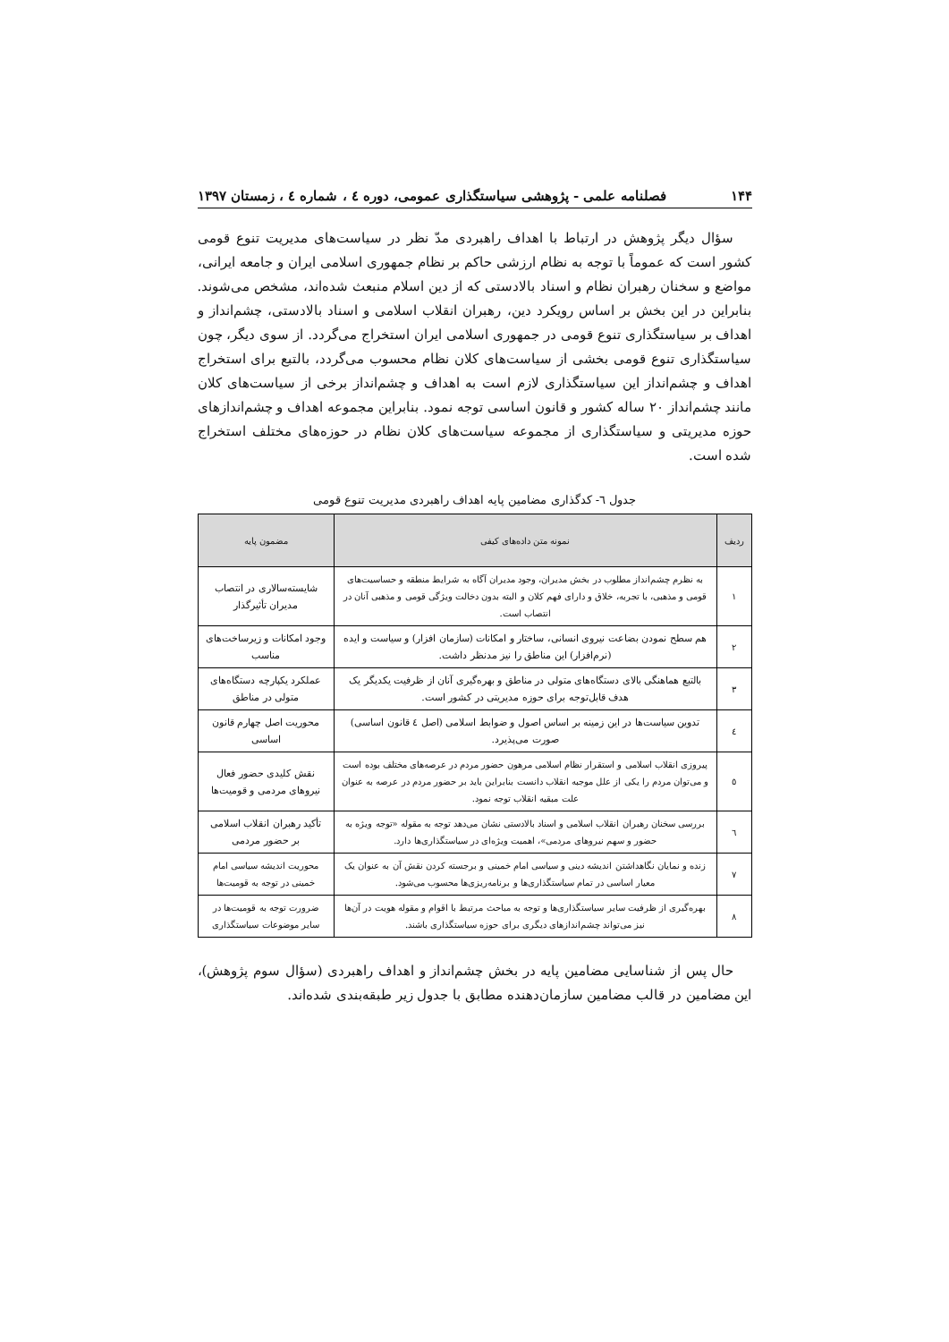۱۴۴ فصلنامه علمی - پژوهشی سیاستگذاری عمومی، دوره ٤ ، شماره ٤ ، زمستان ۱۳۹۷
سؤال دیگر پژوهش در ارتباط با اهداف راهبردی مدّ نظر در سیاست‌های مدیریت تنوع قومی کشور است که عموماً با توجه به نظام ارزشی حاکم بر نظام جمهوری اسلامی ایران و جامعه ایرانی، مواضع و سخنان رهبران نظام و اسناد بالادستی که از دین اسلام منبعث شده‌اند، مشخص می‌شوند. بنابراین در این بخش بر اساس رویکرد دین، رهبران انقلاب اسلامی و اسناد بالادستی، چشم‌انداز و اهداف بر سیاستگذاری تنوع قومی در جمهوری اسلامی ایران استخراج می‌گردد. از سوی دیگر، چون سیاستگذاری تنوع قومی بخشی از سیاست‌های کلان نظام محسوب می‌گردد، بالتبع برای استخراج اهداف و چشم‌انداز این سیاستگذاری لازم است به اهداف و چشم‌انداز برخی از سیاست‌های کلان مانند چشم‌انداز ۲۰ ساله کشور و قانون اساسی توجه نمود. بنابراین مجموعه اهداف و چشم‌اندازهای حوزه مدیریتی و سیاستگذاری از مجموعه سیاست‌های کلان نظام در حوزه‌های مختلف استخراج شده است.
جدول ٦- کدگذاری مضامین پایه اهداف راهبردی مدیریت تنوع قومی
| ردیف | نمونه متن داده‌های کیفی | مضمون پایه |
| --- | --- | --- |
| ۱ | به نظرم چشم‌انداز مطلوب در بخش مدیران، وجود مدیران آگاه به شرایط منطقه و حساسیت‌های قومی و مذهبی، با تجربه، خلاق و دارای فهم کلان و البته بدون دخالت ویژگی قومی و مذهبی آنان در انتصاب است. | شایسته‌سالاری در انتصاب مدیران تأثیرگذار |
| ۲ | هم سطح نمودن بضاعت نیروی انسانی، ساختار و امکانات (سازمان افزار) و سیاست و ایده (نرم‌افزار) این مناطق را نیز مدنظر داشت. | وجود امکانات و زیرساخت‌های مناسب |
| ۳ | بالتبع هماهنگی بالای دستگاه‌های متولی در مناطق و بهره‌گیری آنان از ظرفیت یکدیگر یک هدف قابل‌توجه برای حوزه مدیریتی در کشور است. | عملکرد یکپارچه دستگاه‌های متولی در مناطق |
| ٤ | تدوین سیاست‌ها در این زمینه بر اساس اصول و ضوابط اسلامی (اصل ٤ قانون اساسی) صورت می‌پذیرد. | محوریت اصل چهارم قانون اساسی |
| ٥ | پیروزی انقلاب اسلامی و استقرار نظام اسلامی مرهون حضور مردم در عرصه‌های مختلف بوده است و می‌توان مردم را یکی از علل موجبه انقلاب دانست بنابراین باید بر حضور مردم در عرصه به عنوان علت مبقیه انقلاب توجه نمود. | نقش کلیدی حضور فعال نیروهای مردمی و قومیت‌ها |
| ٦ | بررسی سخنان رهبران انقلاب اسلامی و اسناد بالادستی نشان می‌دهد توجه به مقوله «توجه ویژه به حضور و سهم نیروهای مردمی»، اهمیت ویژه‌ای در سیاستگذاری‌ها دارد. | تأکید رهبران انقلاب اسلامی بر حضور مردمی |
| ۷ | زنده و نمایان نگاهداشتن اندیشه دینی و سیاسی امام خمینی و برجسته کردن نقش آن به عنوان یک معیار اساسی در تمام سیاستگذاری‌ها و برنامه‌ریزی‌ها محسوب می‌شود. | محوریت اندیشه سیاسی امام خمینی در توجه به قومیت‌ها |
| ۸ | بهره‌گیری از ظرفیت سایر سیاستگذاری‌ها و توجه به مباحث مرتبط با اقوام و مقوله هویت در آن‌ها نیز می‌تواند چشم‌اندازهای دیگری برای حوزه سیاستگذاری باشند. | ضرورت توجه به قومیت‌ها در سایر موضوعات سیاستگذاری |
حال پس از شناسایی مضامین پایه در بخش چشم‌انداز و اهداف راهبردی (سؤال سوم پژوهش)، این مضامین در قالب مضامین سازمان‌دهنده مطابق با جدول زیر طبقه‌بندی شده‌اند.